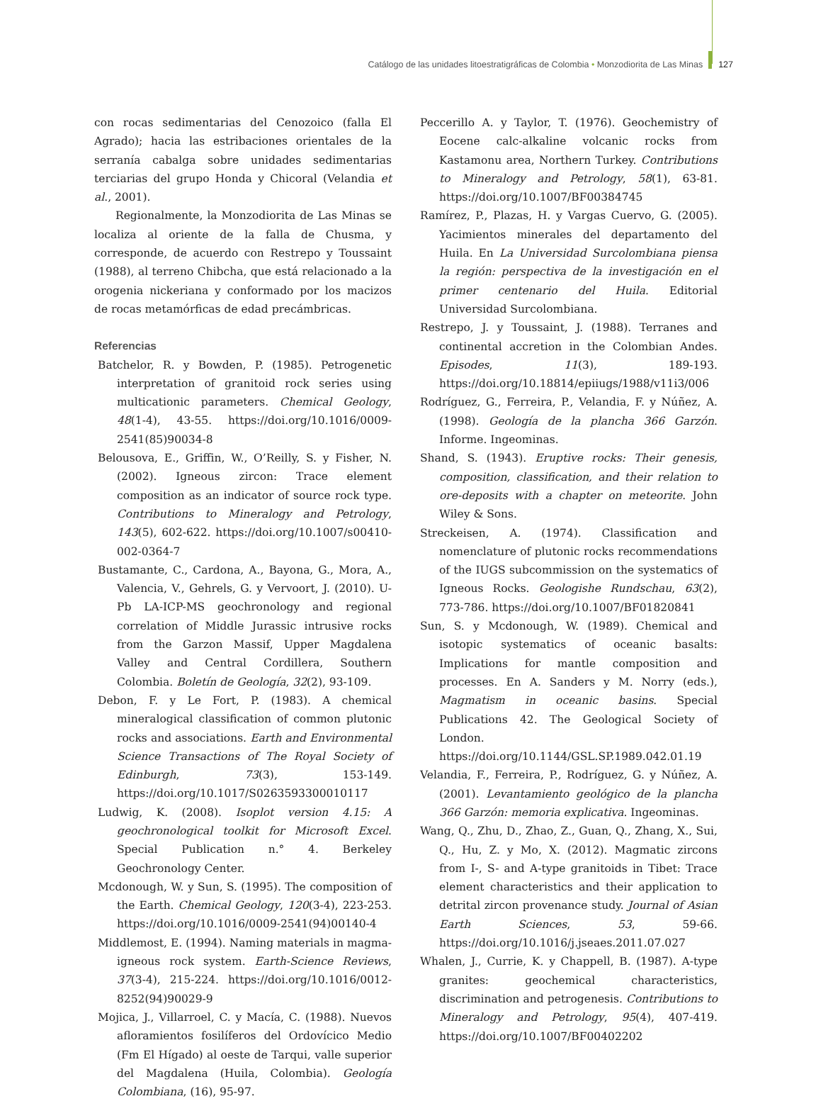Catálogo de las unidades litoestratigráficas de Colombia • Monzodiorita de Las Minas 127
con rocas sedimentarias del Cenozoico (falla El Agrado); hacia las estribaciones orientales de la serranía cabalga sobre unidades sedimentarias terciarias del grupo Honda y Chicoral (Velandia et al., 2001).
Regionalmente, la Monzodiorita de Las Minas se localiza al oriente de la falla de Chusma, y corresponde, de acuerdo con Restrepo y Toussaint (1988), al terreno Chibcha, que está relacionado a la orogenia nickeriana y conformado por los macizos de rocas metamórficas de edad precámbricas.
Referencias
Batchelor, R. y Bowden, P. (1985). Petrogenetic interpretation of granitoid rock series using multicationic parameters. Chemical Geology, 48(1-4), 43-55. https://doi.org/10.1016/0009-2541(85)90034-8
Belousova, E., Griffin, W., O’Reilly, S. y Fisher, N. (2002). Igneous zircon: Trace element composition as an indicator of source rock type. Contributions to Mineralogy and Petrology, 143(5), 602-622. https://doi.org/10.1007/s00410-002-0364-7
Bustamante, C., Cardona, A., Bayona, G., Mora, A., Valencia, V., Gehrels, G. y Vervoort, J. (2010). U-Pb LA-ICP-MS geochronology and regional correlation of Middle Jurassic intrusive rocks from the Garzon Massif, Upper Magdalena Valley and Central Cordillera, Southern Colombia. Boletín de Geología, 32(2), 93-109.
Debon, F. y Le Fort, P. (1983). A chemical mineralogical classification of common plutonic rocks and associations. Earth and Environmental Science Transactions of The Royal Society of Edinburgh, 73(3), 153-149. https://doi.org/10.1017/S0263593300010117
Ludwig, K. (2008). Isoplot version 4.15: A geochronological toolkit for Microsoft Excel. Special Publication n.° 4. Berkeley Geochronology Center.
Mcdonough, W. y Sun, S. (1995). The composition of the Earth. Chemical Geology, 120(3-4), 223-253. https://doi.org/10.1016/0009-2541(94)00140-4
Middlemost, E. (1994). Naming materials in magma-igneous rock system. Earth-Science Reviews, 37(3-4), 215-224. https://doi.org/10.1016/0012-8252(94)90029-9
Mojica, J., Villarroel, C. y Macía, C. (1988). Nuevos afloramientos fosilíferos del Ordovícico Medio (Fm El Hígado) al oeste de Tarqui, valle superior del Magdalena (Huila, Colombia). Geología Colombiana, (16), 95-97.
Peccerillo A. y Taylor, T. (1976). Geochemistry of Eocene calc-alkaline volcanic rocks from Kastamonu area, Northern Turkey. Contributions to Mineralogy and Petrology, 58(1), 63-81. https://doi.org/10.1007/BF00384745
Ramírez, P., Plazas, H. y Vargas Cuervo, G. (2005). Yacimientos minerales del departamento del Huila. En La Universidad Surcolombiana piensa la región: perspectiva de la investigación en el primer centenario del Huila. Editorial Universidad Surcolombiana.
Restrepo, J. y Toussaint, J. (1988). Terranes and continental accretion in the Colombian Andes. Episodes, 11(3), 189-193. https://doi.org/10.18814/epiiugs/1988/v11i3/006
Rodríguez, G., Ferreira, P., Velandia, F. y Núñez, A. (1998). Geología de la plancha 366 Garzón. Informe. Ingeominas.
Shand, S. (1943). Eruptive rocks: Their genesis, composition, classification, and their relation to ore-deposits with a chapter on meteorite. John Wiley & Sons.
Streckeisen, A. (1974). Classification and nomenclature of plutonic rocks recommendations of the IUGS subcommission on the systematics of Igneous Rocks. Geologishe Rundschau, 63(2), 773-786. https://doi.org/10.1007/BF01820841
Sun, S. y Mcdonough, W. (1989). Chemical and isotopic systematics of oceanic basalts: Implications for mantle composition and processes. En A. Sanders y M. Norry (eds.), Magmatism in oceanic basins. Special Publications 42. The Geological Society of London. https://doi.org/10.1144/GSL.SP.1989.042.01.19
Velandia, F., Ferreira, P., Rodríguez, G. y Núñez, A. (2001). Levantamiento geológico de la plancha 366 Garzón: memoria explicativa. Ingeominas.
Wang, Q., Zhu, D., Zhao, Z., Guan, Q., Zhang, X., Sui, Q., Hu, Z. y Mo, X. (2012). Magmatic zircons from I-, S- and A-type granitoids in Tibet: Trace element characteristics and their application to detrital zircon provenance study. Journal of Asian Earth Sciences, 53, 59-66. https://doi.org/10.1016/j.jseaes.2011.07.027
Whalen, J., Currie, K. y Chappell, B. (1987). A-type granites: geochemical characteristics, discrimination and petrogenesis. Contributions to Mineralogy and Petrology, 95(4), 407-419. https://doi.org/10.1007/BF00402202